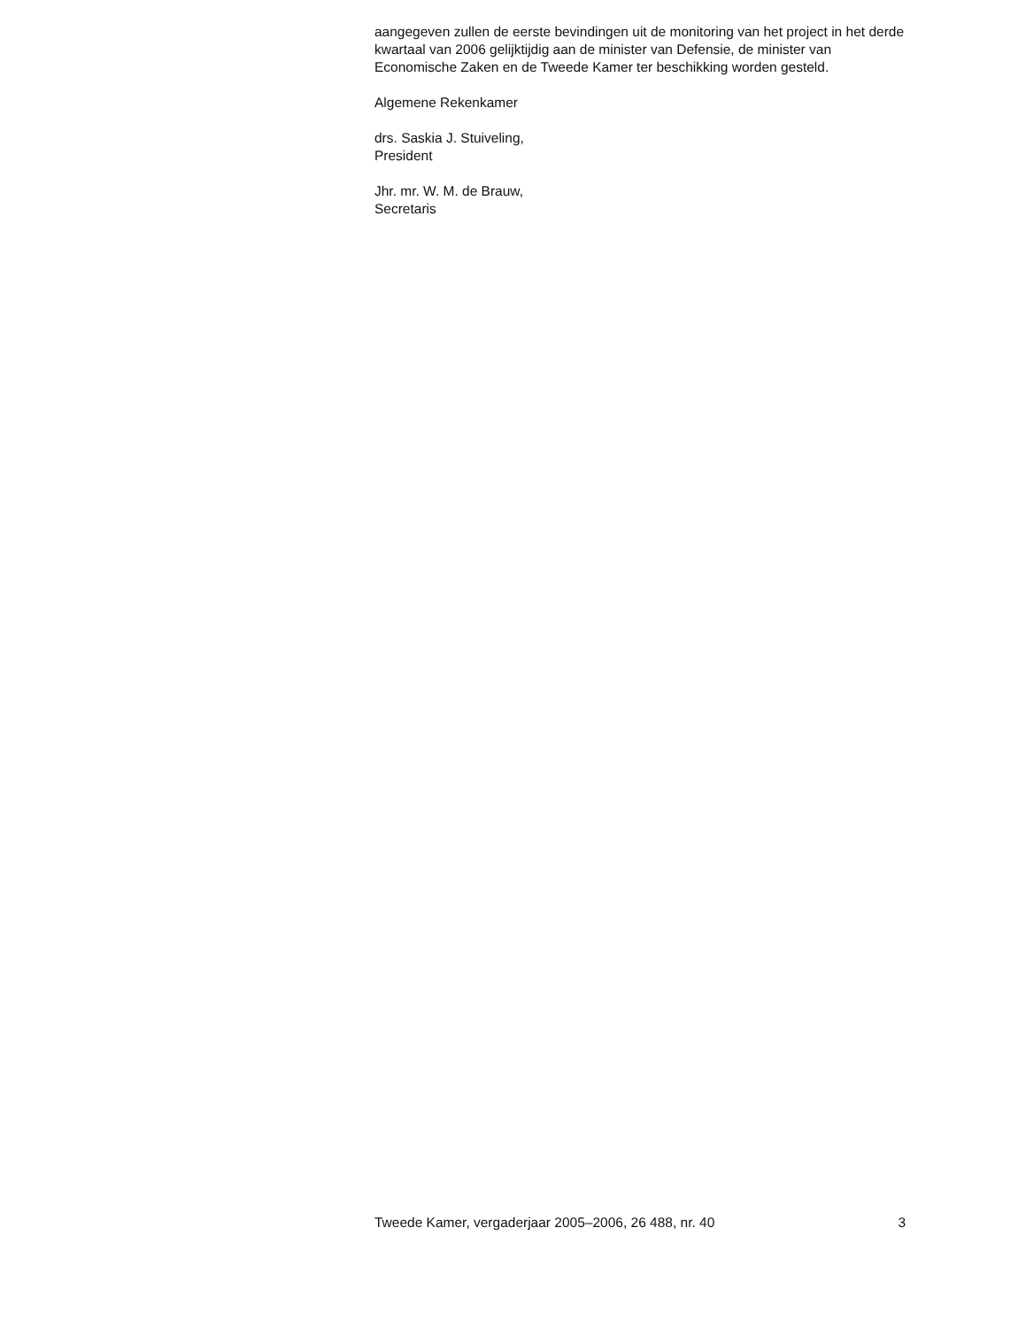aangegeven zullen de eerste bevindingen uit de monitoring van het project in het derde kwartaal van 2006 gelijktijdig aan de minister van Defensie, de minister van Economische Zaken en de Tweede Kamer ter beschikking worden gesteld.
Algemene Rekenkamer
drs. Saskia J. Stuiveling,
President
Jhr. mr. W. M. de Brauw,
Secretaris
Tweede Kamer, vergaderjaar 2005–2006, 26 488, nr. 40 3